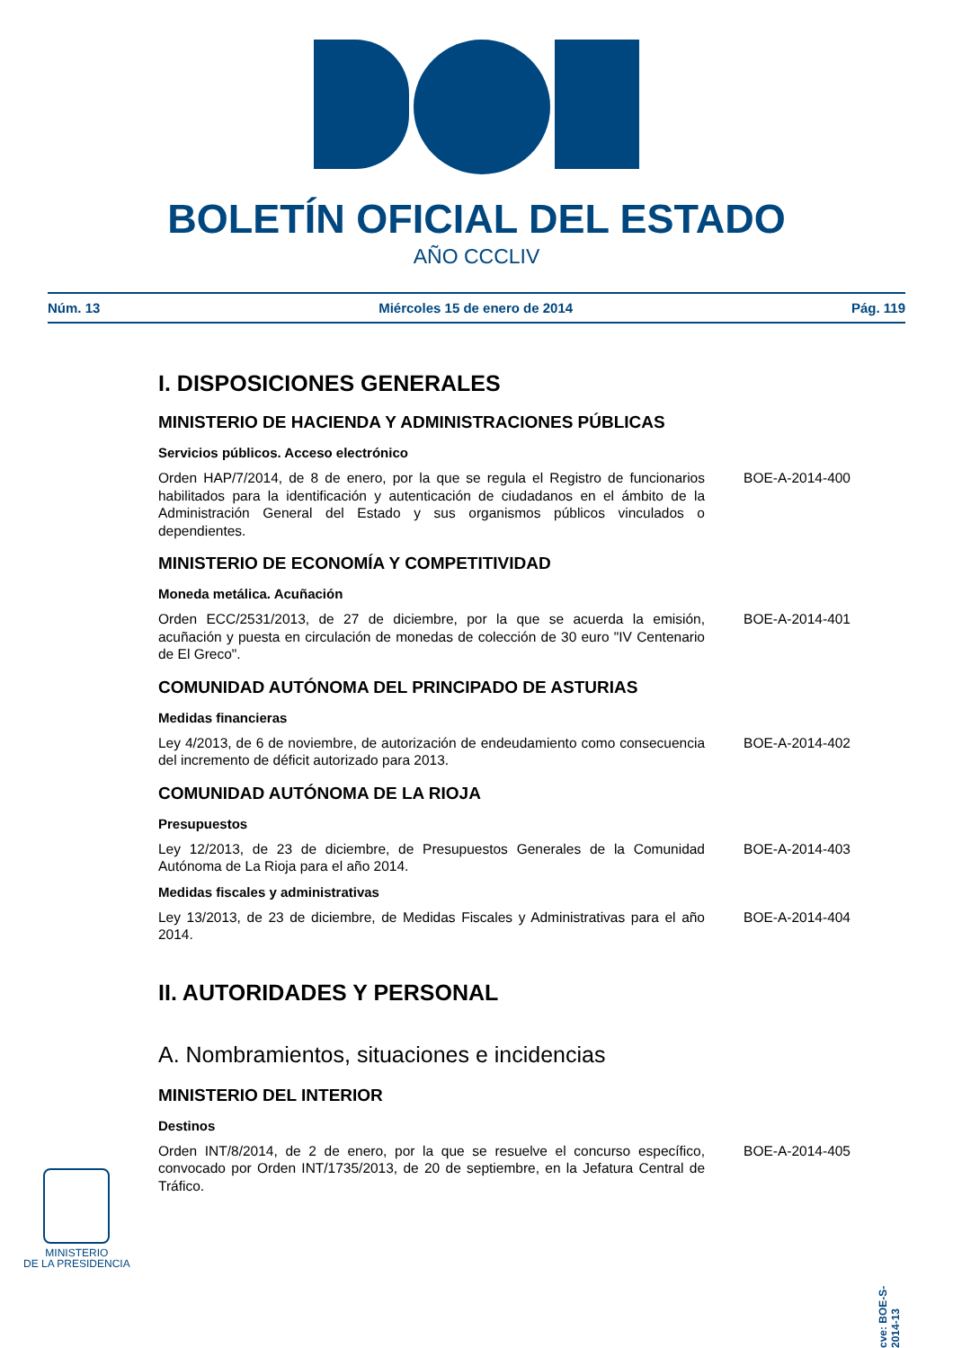BOLETÍN OFICIAL DEL ESTADO
AÑO CCCLIV
Núm. 13 Miércoles 15 de enero de 2014 Pág. 119
I. DISPOSICIONES GENERALES
MINISTERIO DE HACIENDA Y ADMINISTRACIONES PÚBLICAS
Servicios públicos. Acceso electrónico
Orden HAP/7/2014, de 8 de enero, por la que se regula el Registro de funcionarios habilitados para la identificación y autenticación de ciudadanos en el ámbito de la Administración General del Estado y sus organismos públicos vinculados o dependientes.
BOE-A-2014-400
MINISTERIO DE ECONOMÍA Y COMPETITIVIDAD
Moneda metálica. Acuñación
Orden ECC/2531/2013, de 27 de diciembre, por la que se acuerda la emisión, acuñación y puesta en circulación de monedas de colección de 30 euro "IV Centenario de El Greco".
BOE-A-2014-401
COMUNIDAD AUTÓNOMA DEL PRINCIPADO DE ASTURIAS
Medidas financieras
Ley 4/2013, de 6 de noviembre, de autorización de endeudamiento como consecuencia del incremento de déficit autorizado para 2013.
BOE-A-2014-402
COMUNIDAD AUTÓNOMA DE LA RIOJA
Presupuestos
Ley 12/2013, de 23 de diciembre, de Presupuestos Generales de la Comunidad Autónoma de La Rioja para el año 2014.
BOE-A-2014-403
Medidas fiscales y administrativas
Ley 13/2013, de 23 de diciembre, de Medidas Fiscales y Administrativas para el año 2014.
BOE-A-2014-404
II. AUTORIDADES Y PERSONAL
A. Nombramientos, situaciones e incidencias
MINISTERIO DEL INTERIOR
Destinos
Orden INT/8/2014, de 2 de enero, por la que se resuelve el concurso específico, convocado por Orden INT/1735/2013, de 20 de septiembre, en la Jefatura Central de Tráfico.
BOE-A-2014-405
MINISTERIO
DE LA PRESIDENCIA
cve: BOE-S-2014-13